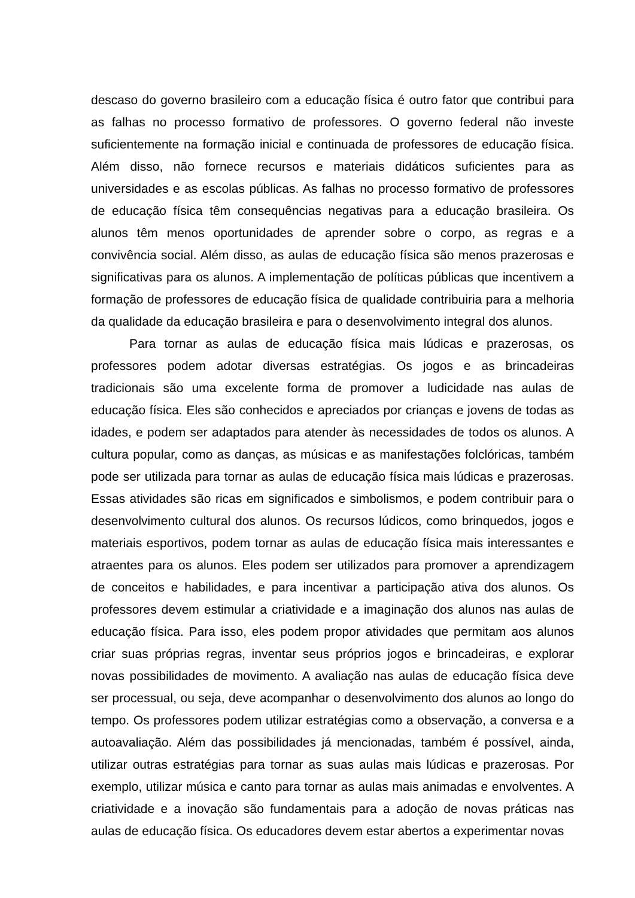descaso do governo brasileiro com a educação física é outro fator que contribui para as falhas no processo formativo de professores. O governo federal não investe suficientemente na formação inicial e continuada de professores de educação física. Além disso, não fornece recursos e materiais didáticos suficientes para as universidades e as escolas públicas. As falhas no processo formativo de professores de educação física têm consequências negativas para a educação brasileira. Os alunos têm menos oportunidades de aprender sobre o corpo, as regras e a convivência social. Além disso, as aulas de educação física são menos prazerosas e significativas para os alunos. A implementação de políticas públicas que incentivem a formação de professores de educação física de qualidade contribuiria para a melhoria da qualidade da educação brasileira e para o desenvolvimento integral dos alunos.
Para tornar as aulas de educação física mais lúdicas e prazerosas, os professores podem adotar diversas estratégias. Os jogos e as brincadeiras tradicionais são uma excelente forma de promover a ludicidade nas aulas de educação física. Eles são conhecidos e apreciados por crianças e jovens de todas as idades, e podem ser adaptados para atender às necessidades de todos os alunos. A cultura popular, como as danças, as músicas e as manifestações folclóricas, também pode ser utilizada para tornar as aulas de educação física mais lúdicas e prazerosas. Essas atividades são ricas em significados e simbolismos, e podem contribuir para o desenvolvimento cultural dos alunos. Os recursos lúdicos, como brinquedos, jogos e materiais esportivos, podem tornar as aulas de educação física mais interessantes e atraentes para os alunos. Eles podem ser utilizados para promover a aprendizagem de conceitos e habilidades, e para incentivar a participação ativa dos alunos. Os professores devem estimular a criatividade e a imaginação dos alunos nas aulas de educação física. Para isso, eles podem propor atividades que permitam aos alunos criar suas próprias regras, inventar seus próprios jogos e brincadeiras, e explorar novas possibilidades de movimento. A avaliação nas aulas de educação física deve ser processual, ou seja, deve acompanhar o desenvolvimento dos alunos ao longo do tempo. Os professores podem utilizar estratégias como a observação, a conversa e a autoavaliação. Além das possibilidades já mencionadas, também é possível, ainda, utilizar outras estratégias para tornar as suas aulas mais lúdicas e prazerosas. Por exemplo, utilizar música e canto para tornar as aulas mais animadas e envolventes. A criatividade e a inovação são fundamentais para a adoção de novas práticas nas aulas de educação física. Os educadores devem estar abertos a experimentar novas